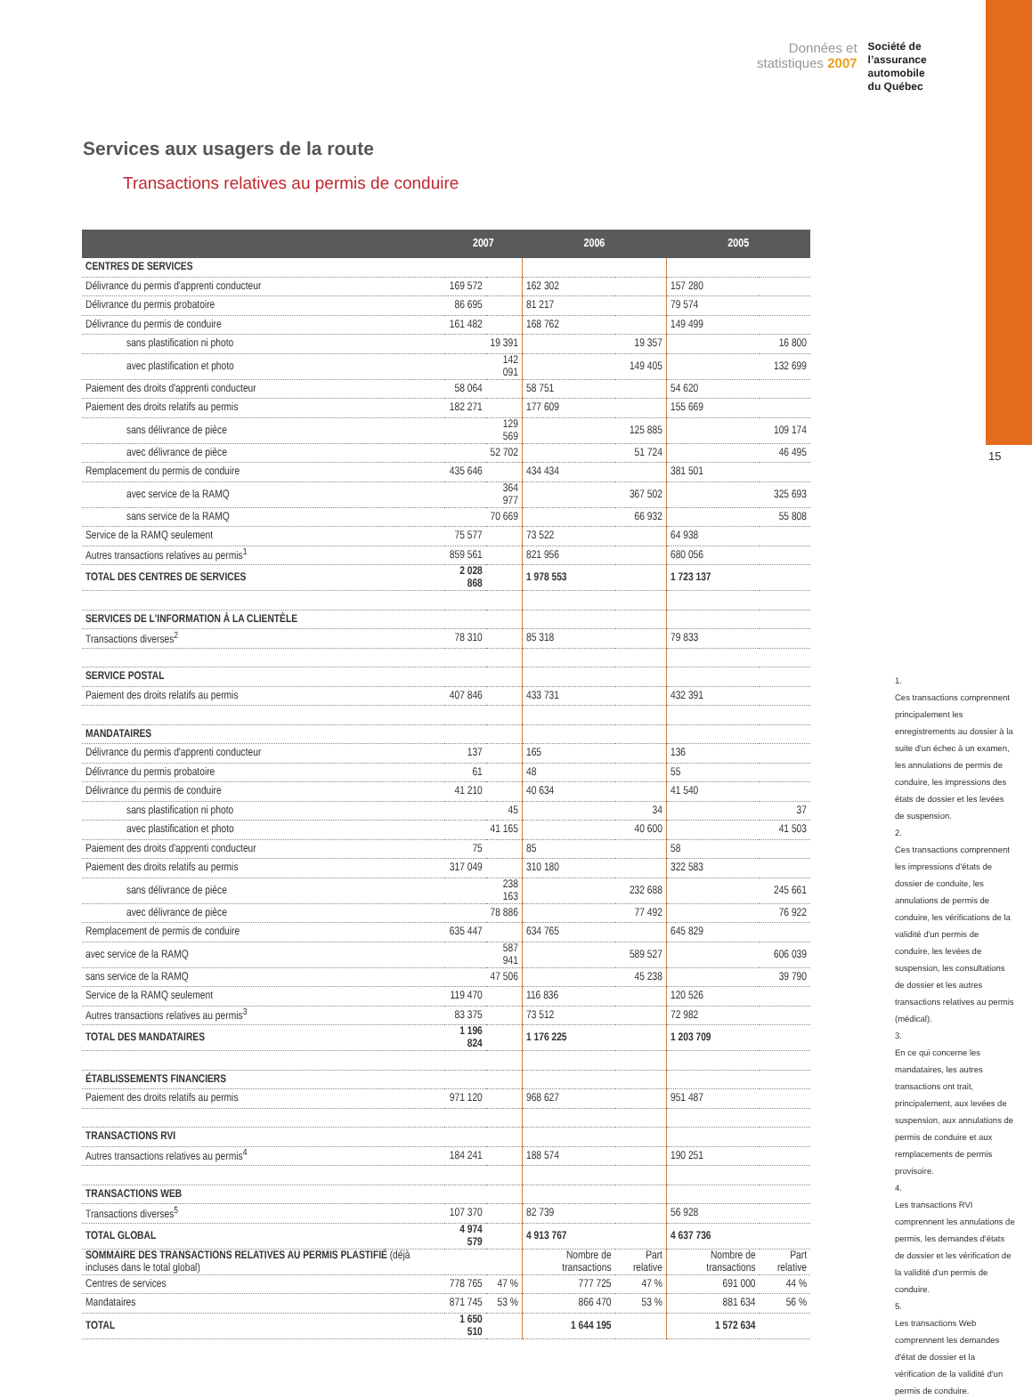Données et
statistiques 2007
Société de
l’assurance
automobile
du Québec
15
Services aux usagers de la route
Transactions relatives au permis de conduire
| | 2007 | | 2006 | | 2005 | |
| --- | --- | --- | --- | --- | --- | --- |
| CENTRES DE SERVICES | | | | | | |
| Délivrance du permis d'apprenti conducteur | 169 572 | | 162 302 | | 157 280 | |
| Délivrance du permis probatoire | 86 695 | | 81 217 | | 79 574 | |
| Délivrance du permis de conduire | 161 482 | | 168 762 | | 149 499 | |
| sans plastification ni photo | | 19 391 | | 19 357 | | 16 800 |
| avec plastification et photo | | 142 091 | | 149 405 | | 132 699 |
| Paiement des droits d'apprenti conducteur | 58 064 | | 58 751 | | 54 620 | |
| Paiement des droits relatifs au permis | 182 271 | | 177 609 | | 155 669 | |
| sans délivrance de pièce | | 129 569 | | 125 885 | | 109 174 |
| avec délivrance de pièce | | 52 702 | | 51 724 | | 46 495 |
| Remplacement du permis de conduire | 435 646 | | 434 434 | | 381 501 | |
| avec service de la RAMQ | | 364 977 | | 367 502 | | 325 693 |
| sans service de la RAMQ | | 70 669 | | 66 932 | | 55 808 |
| Service de la RAMQ seulement | 75 577 | | 73 522 | | 64 938 | |
| Autres transactions relatives au permis<sup>1</sup> | 859 561 | | 821 956 | | 680 056 | |
| TOTAL DES CENTRES DE SERVICES | 2 028 868 | | 1 978 553 | | 1 723 137 | |
| SERVICES DE L'INFORMATION À LA CLIENTÈLE | | | | | | |
| Transactions diverses<sup>2</sup> | 78 310 | | 85 318 | | 79 833 | |
| SERVICE POSTAL | | | | | | |
| Paiement des droits relatifs au permis | 407 846 | | 433 731 | | 432 391 | |
| MANDATAIRES | | | | | | |
| Délivrance du permis d'apprenti conducteur | 137 | | 165 | | 136 | |
| Délivrance du permis probatoire | 61 | | 48 | | 55 | |
| Délivrance du permis de conduire | 41 210 | | 40 634 | | 41 540 | |
| sans plastification ni photo | | 45 | | 34 | | 37 |
| avec plastification et photo | | 41 165 | | 40 600 | | 41 503 |
| Paiement des droits d'apprenti conducteur | 75 | | 85 | | 58 | |
| Paiement des droits relatifs au permis | 317 049 | | 310 180 | | 322 583 | |
| sans délivrance de pièce | | 238 163 | | 232 688 | | 245 661 |
| avec délivrance de pièce | | 78 886 | | 77 492 | | 76 922 |
| Remplacement de permis de conduire | 635 447 | | 634 765 | | 645 829 | |
| avec service de la RAMQ | | 587 941 | | 589 527 | | 606 039 |
| sans service de la RAMQ | | 47 506 | | 45 238 | | 39 790 |
| Service de la RAMQ seulement | 119 470 | | 116 836 | | 120 526 | |
| Autres transactions relatives au permis<sup>3</sup> | 83 375 | | 73 512 | | 72 982 | |
| TOTAL DES MANDATAIRES | 1 196 824 | | 1 176 225 | | 1 203 709 | |
| ÉTABLISSEMENTS FINANCIERS | | | | | | |
| Paiement des droits relatifs au permis | 971 120 | | 968 627 | | 951 487 | |
| TRANSACTIONS RVI | | | | | | |
| Autres transactions relatives au permis<sup>4</sup> | 184 241 | | 188 574 | | 190 251 | |
| TRANSACTIONS WEB | | | | | | |
| Transactions diverses<sup>5</sup> | 107 370 | | 82 739 | | 56 928 | |
| TOTAL GLOBAL | 4 974 579 | | 4 913 767 | | 4 637 736 | |
| SOMMAIRE DES TRANSACTIONS RELATIVES AU PERMIS PLASTIFIÉ (déjà incluses dans le total global) | | | Nombre de transactions | Part relative | Nombre de transactions | Part relative |
| Centres de services | 778 765 | 47 % | 777 725 | 47 % | 691 000 | 44 % |
| Mandataires | 871 745 | 53 % | 866 470 | 53 % | 881 634 | 56 % |
| TOTAL | 1 650 510 | | 1 644 195 | | 1 572 634 | |
1.
Ces transactions comprennent principalement les enregistrements au dossier à la suite d'un échec à un examen, les annulations de permis de conduire, les impressions des états de dossier et les levées de suspension.
2.
Ces transactions comprennent les impressions d'états de dossier de conduite, les annulations de permis de conduire, les vérifications de la validité d'un permis de conduire, les levées de suspension, les consultations de dossier et les autres transactions relatives au permis (médical).
3.
En ce qui concerne les mandataires, les autres transactions ont trait, principalement, aux levées de suspension, aux annulations de permis de conduire et aux remplacements de permis provisoire.
4.
Les transactions RVI comprennent les annulations de permis, les demandes d'états de dossier et les vérification de la validité d'un permis de conduire.
5.
Les transactions Web comprennent les demandes d'état de dossier et la vérification de la validité d'un permis de conduire.